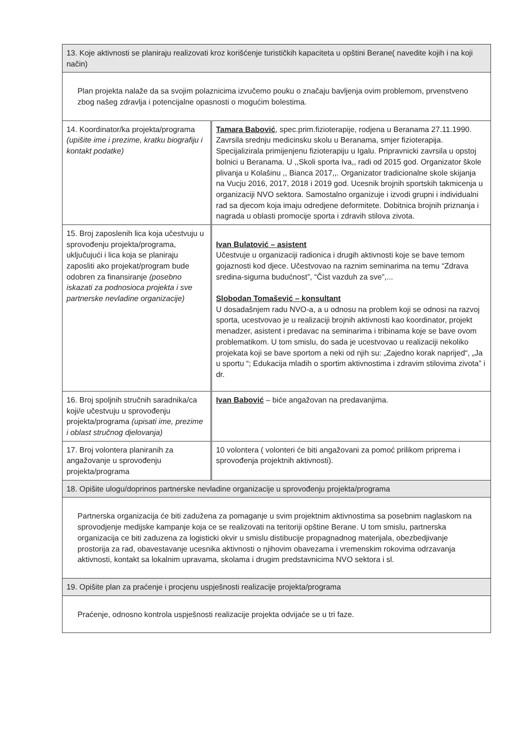| 13. Koje aktivnosti se planiraju realizovati kroz korišćenje turističkih kapaciteta u opštini Berane( navedite kojih i na koji način) | |
| Plan projekta nalaže da sa svojim polaznicima izvučemo pouku o značaju bavljenja ovim problemom, prvenstveno zbog našeg zdravlja i potencijalne opasnosti o mogućim bolestima. | |
| 14. Koordinator/ka projekta/programa (upišite ime i prezime, kratku biografiju i kontakt podatke) | Tamara Babović , spec.prim.fizioterapije, rodjena u Beranama 27.11.1990. Zavrsila srednju medicinsku skolu u Beranama, smjer fizioterapija. Specijalizirala primijenjenu fizioterapiju u Igalu. Pripravnicki zavrsila u opstoj bolnici u Beranama. U ,,Skoli sporta Iva,, radi od 2015 god. Organizator škole plivanja u Kolašinu ,, Bianca 2017,,. Organizator tradicionalne skole skijanja na Vucju 2016, 2017, 2018 i 2019 god. Ucesnik brojnih sportskih takmicenja u organizaciji NVO sektora. Samostalno organizuje i izvodi grupni i individualni rad sa djecom koja imaju odredjene deformitete. Dobitnica brojnih priznanja i nagrada u oblasti promocije sporta i zdravih stilova zivota. |
| 15. Broj zaposlenih lica koja učestvuju u sprovođenju projekta/programa, uključujući i lica koja se planiraju zaposliti ako projekat/program bude odobren za finansiranje (posebno iskazati za podnosioca projekta i sve partnerske nevladine organizacije) | Ivan Bulatović – asistent Učestvuje u organizaciji radionica i drugih aktivnosti koje se bave temom gojaznosti kod djece. Učestvovao na raznim seminarima na temu “Zdrava sredina-sigurna budućnost”, “Čist vazduh za sve”,... Slobodan Tomašević – konsultant U dosadašnjem radu NVO-a, a u odnosu na problem koji se odnosi na razvoj sporta, ucestvovao je u realizaciji brojnih aktivnosti kao koordinator, projekt menadzer, asistent i predavac na seminarima i tribinama koje se bave ovom problematikom. U tom smislu, do sada je ucestvovao u realizaciji nekoliko projekata koji se bave sportom a neki od njih su: „Zajedno korak naprijed“, „Ja u sportu “; Edukacija mladih o sportim aktivnostima i zdravim stilovima zivota” i dr. |
| 16. Broj spoljnih stručnih saradnika/ca koji/e učestvuju u sprovođenju projekta/programa (upisati ime, prezime i oblast stručnog djelovanja) | Ivan Babović – biće angažovan na predavanjima. |
| 17. Broj volontera planiranih za angažovanje u sprovođenju projekta/programa | 10 volontera ( volonteri će biti angažovani za pomoć prilikom priprema i sprovođenja projektnih aktivnosti). |
| 18. Opišite ulogu/doprinos partnerske nevladine organizacije u sprovođenju projekta/programa | |
| Partnerska organizacija će biti zadužena za pomaganje u svim projektnim aktivnostima sa posebnim naglaskom na sprovodjenje medijske kampanje koja ce se realizovati na teritoriji opštine Berane. U tom smislu, partnerska organizacija ce biti zaduzena za logisticki okvir u smislu distibucije propagnadnog materijala, obezbedjivanje prostorija za rad, obavestavanje ucesnika aktivnosti o njihovim obavezama i vremenskim rokovima odrzavanja aktivnosti, kontakt sa lokalnim upravama, skolama i drugim predstavnicima NVO sektora i sl. | |
| 19. Opišite plan za praćenje i procjenu uspješnosti realizacije projekta/programa | |
| Praćenje, odnosno kontrola uspješnosti realizacije projekta odvijaće se u tri faze. | |